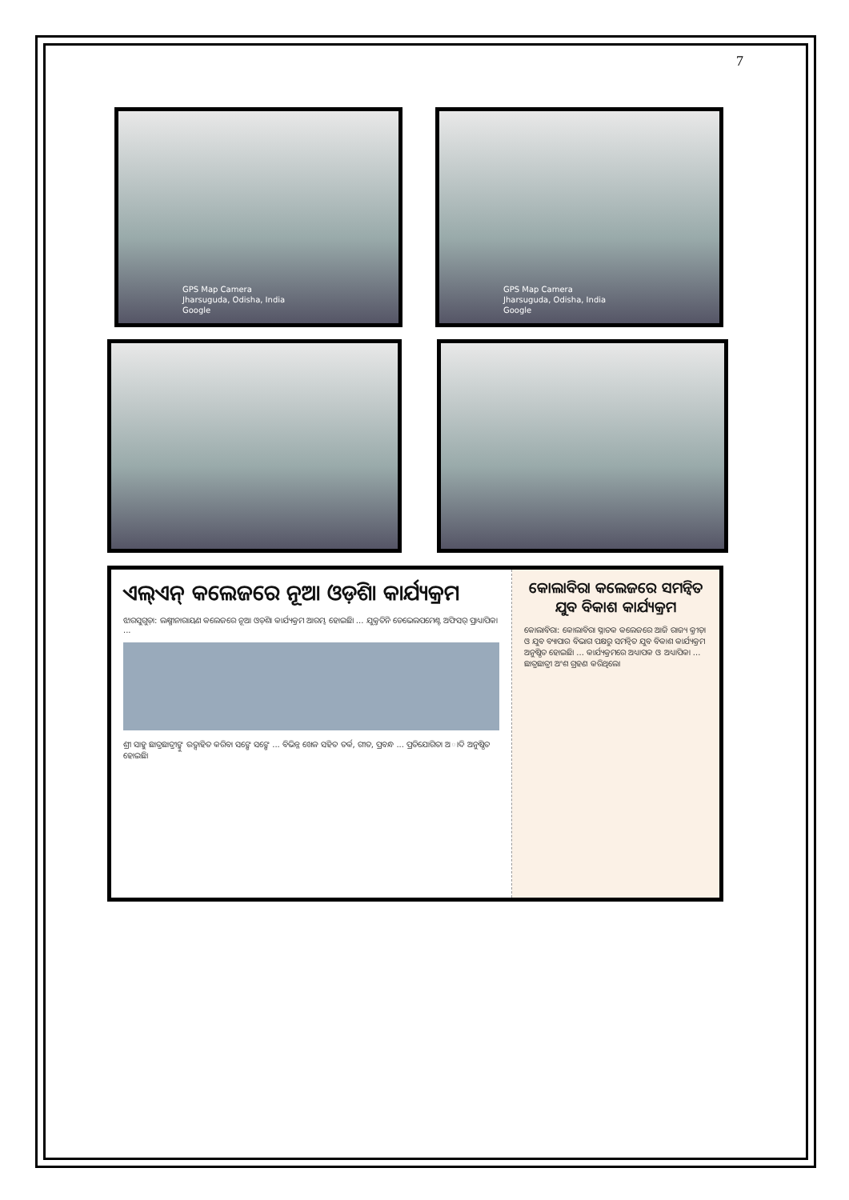7
GPS Map Camera
Jharsuguda, Odisha, India
Google
GPS Map Camera
Jharsuguda, Odisha, India
Google
ଏଲ୍ଏନ୍ କଲେଜରେ ନୂଆ ଓଡ଼ିଶା କାର୍ଯ୍ୟକ୍ରମ
ଝାରସୁଗୁଡ଼ା: ଲକ୍ଷ୍ମୀନାରାୟଣ କଲେଜରେ ନୂଆ ଓଡ଼ିଶା କାର୍ଯ୍ୟକ୍ରମ ଆରମ୍ଭ ହୋଇଛି। ... ଯୁକ୍ତତିନି ଡେଭେଲପମେଣ୍ଟ ଅଫିସର୍ ପ୍ରାଧ୍ୟାପିକା ...
ଶ୍ରୀ ସାହୁ ଛାତ୍ରଛାତ୍ରୀଙ୍କୁ ଉତ୍ସାହିତ କରିବା ସଙ୍ଗେ ସଙ୍ଗେ ... ବିଭିନ୍ନ ଖେଳ ସହିତ ତର୍କ, ଗୀତ, ପ୍ରବନ୍ଧ ... ପ୍ରତିଯୋଗିତା ଅାଦି ଅନୁଷ୍ଠିତ ହୋଇଛି।
କୋଲାବିରା କଲେଜରେ ସମନ୍ୱିତ ଯୁବ ବିକାଶ କାର୍ଯ୍ୟକ୍ରମ
କୋଲାବିରା: କୋଲାବିରା ସ୍ନାତକ କଲେଜରେ ଆଜି ରାଜ୍ୟ କ୍ରୀଡ଼ା ଓ ଯୁବ ବ୍ୟାପାର ବିଭାଗ ପକ୍ଷରୁ ସମନ୍ୱିତ ଯୁବ ବିକାଶ କାର୍ଯ୍ୟକ୍ରମ ଅନୁଷ୍ଠିତ ହୋଇଛି। ... କାର୍ଯ୍ୟକ୍ରମରେ ଅଧ୍ୟାପକ ଓ ଅଧ୍ୟାପିକା ... ଛାତ୍ରଛାତ୍ରୀ ଅଂଶ ଗ୍ରହଣ କରିଥିଲେ।